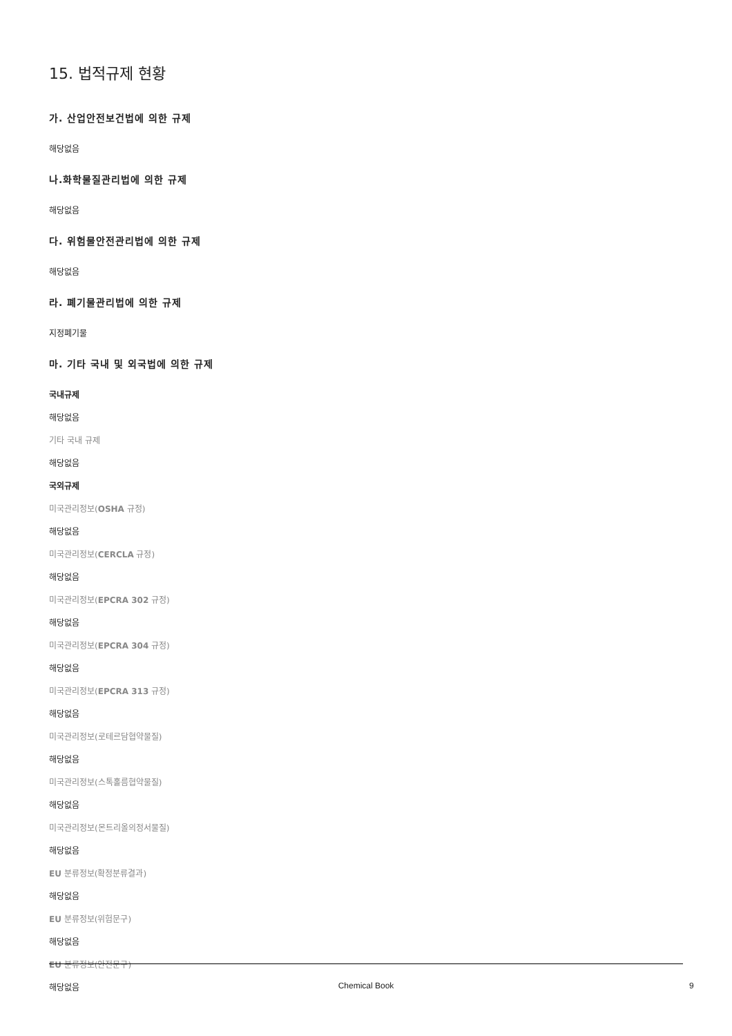15. 법적규제 현황
가. 산업안전보건법에 의한 규제
해당없음
나.화학물질관리법에 의한 규제
해당없음
다. 위험물안전관리법에 의한 규제
해당없음
라. 폐기물관리법에 의한 규제
지정폐기물
마. 기타 국내 및 외국법에 의한 규제
국내규제
해당없음
기타 국내 규제
해당없음
국외규제
미국관리정보(OSHA 규정)
해당없음
미국관리정보(CERCLA 규정)
해당없음
미국관리정보(EPCRA 302 규정)
해당없음
미국관리정보(EPCRA 304 규정)
해당없음
미국관리정보(EPCRA 313 규정)
해당없음
미국관리정보(로테르담협약물질)
해당없음
미국관리정보(스톡홀름협약물질)
해당없음
미국관리정보(몬트리올의정서물질)
해당없음
EU 분류정보(확정분류결과)
해당없음
EU 분류정보(위험문구)
해당없음
EU 분류정보(안전문구)
해당없음
Chemical Book 9